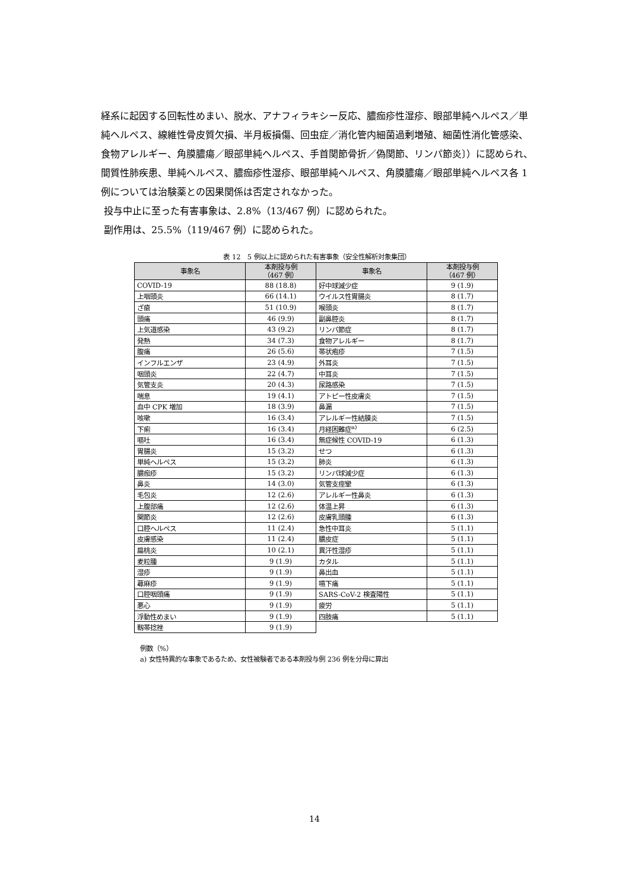経系に起因する回転性めまい、脱水、アナフィラキシー反応、膿痂疹性湿疹、眼部単純ヘルペス／単純ヘルペス、線維性骨皮質欠損、半月板損傷、回虫症／消化管内細菌過剰増殖、細菌性消化管感染、食物アレルギー、角膜膿瘍／眼部単純ヘルペス、手首関節骨折／偽関節、リンパ節炎〕）に認められ、間質性肺疾患、単純ヘルペス、膿痂疹性湿疹、眼部単純ヘルペス、角膜膿瘍／眼部単純ヘルペス各 1 例については治験薬との因果関係は否定されなかった。
投与中止に至った有害事象は、2.8%（13/467 例）に認められた。
副作用は、25.5%（119/467 例）に認められた。
表 12　5 例以上に認められた有害事象（安全性解析対象集団）
| 事象名 | 本剤投与例 （467 例） | 事象名 | 本剤投与例 （467 例） |
| --- | --- | --- | --- |
| COVID-19 | 88 (18.8) | 好中球減少症 | 9 (1.9) |
| 上咽頭炎 | 66 (14.1) | ウイルス性胃腸炎 | 8 (1.7) |
| ざ瘡 | 51 (10.9) | 喉頭炎 | 8 (1.7) |
| 頭痛 | 46 (9.9) | 副鼻腔炎 | 8 (1.7) |
| 上気道感染 | 43 (9.2) | リンパ節症 | 8 (1.7) |
| 発熱 | 34 (7.3) | 食物アレルギー | 8 (1.7) |
| 腹痛 | 26 (5.6) | 帯状疱疹 | 7 (1.5) |
| インフルエンザ | 23 (4.9) | 外耳炎 | 7 (1.5) |
| 咽頭炎 | 22 (4.7) | 中耳炎 | 7 (1.5) |
| 気管支炎 | 20 (4.3) | 尿路感染 | 7 (1.5) |
| 喘息 | 19 (4.1) | アトピー性皮膚炎 | 7 (1.5) |
| 血中 CPK 増加 | 18 (3.9) | 鼻漏 | 7 (1.5) |
| 咳嗽 | 16 (3.4) | アレルギー性結膜炎 | 7 (1.5) |
| 下痢 | 16 (3.4) | 月経困難症<sup>a)</sup> | 6 (2.5) |
| 嘔吐 | 16 (3.4) | 無症候性 COVID-19 | 6 (1.3) |
| 胃腸炎 | 15 (3.2) | せつ | 6 (1.3) |
| 単純ヘルペス | 15 (3.2) | 肺炎 | 6 (1.3) |
| 膿痂疹 | 15 (3.2) | リンパ球減少症 | 6 (1.3) |
| 鼻炎 | 14 (3.0) | 気管支痙攣 | 6 (1.3) |
| 毛包炎 | 12 (2.6) | アレルギー性鼻炎 | 6 (1.3) |
| 上腹部痛 | 12 (2.6) | 体温上昇 | 6 (1.3) |
| 関節炎 | 12 (2.6) | 皮膚乳頭腫 | 6 (1.3) |
| 口腔ヘルペス | 11 (2.4) | 急性中耳炎 | 5 (1.1) |
| 皮膚感染 | 11 (2.4) | 膿皮症 | 5 (1.1) |
| 扁桃炎 | 10 (2.1) | 異汗性湿疹 | 5 (1.1) |
| 麦粒腫 | 9 (1.9) | カタル | 5 (1.1) |
| 湿疹 | 9 (1.9) | 鼻出血 | 5 (1.1) |
| 蕁麻疹 | 9 (1.9) | 嚥下痛 | 5 (1.1) |
| 口腔咽頭痛 | 9 (1.9) | SARS-CoV-2 検査陽性 | 5 (1.1) |
| 悪心 | 9 (1.9) | 疲労 | 5 (1.1) |
| 浮動性めまい | 9 (1.9) | 四肢痛 | 5 (1.1) |
| 靱帯捻挫 | 9 (1.9) | | |
例数（%）
a) 女性特異的な事象であるため、女性被験者である本剤投与例 236 例を分母に算出
14